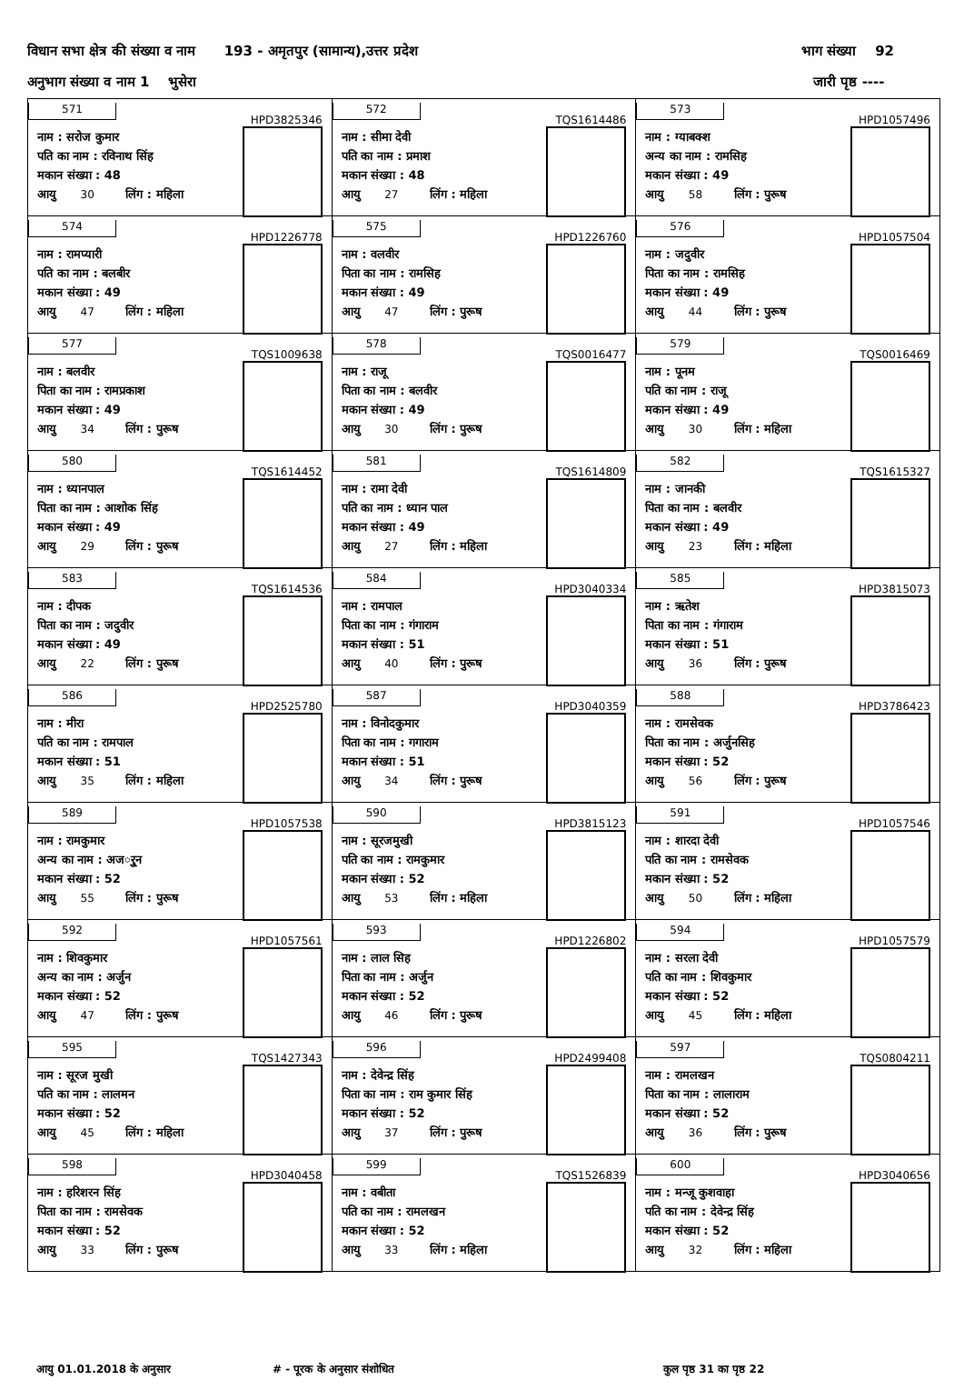विधान सभा क्षेत्र की संख्या व नाम 193 - अमृतपुर (सामान्य),उत्तर प्रदेश भाग संख्या 92
अनुभाग संख्या व नाम 1 भुसेरा जारी पृष्ठ ----
| 571 HPD3825346 नाम : सरोज कुमार पति का नाम : रविनाथ सिंह मकान संख्या : 48 आयु 30 लिंग : महिला | 572 TQS1614486 नाम : सीमा देवी पति का नाम : प्रमाश मकान संख्या : 48 आयु 27 लिंग : महिला | 573 HPD1057496 नाम : ग्याबक्श अन्य का नाम : रामसिह मकान संख्या : 49 आयु 58 लिंग : पुरूष |
| 574 HPD1226778 नाम : रामप्यारी पति का नाम : बलबीर मकान संख्या : 49 आयु 47 लिंग : महिला | 575 HPD1226760 नाम : वलवीर पिता का नाम : रामसिह मकान संख्या : 49 आयु 47 लिंग : पुरूष | 576 HPD1057504 नाम : जदुवीर पिता का नाम : रामसिह मकान संख्या : 49 आयु 44 लिंग : पुरूष |
| 577 TQS1009638 नाम : बलवीर पिता का नाम : रामप्रकाश मकान संख्या : 49 आयु 34 लिंग : पुरूष | 578 TQS0016477 नाम : राजू पिता का नाम : बलवीर मकान संख्या : 49 आयु 30 लिंग : पुरूष | 579 TQS0016469 नाम : पूनम पति का नाम : राजू मकान संख्या : 49 आयु 30 लिंग : महिला |
| 580 TQS1614452 नाम : ध्यानपाल पिता का नाम : आशोक सिंह मकान संख्या : 49 आयु 29 लिंग : पुरूष | 581 TQS1614809 नाम : रामा देवी पति का नाम : ध्यान पाल मकान संख्या : 49 आयु 27 लिंग : महिला | 582 TQS1615327 नाम : जानकी पिता का नाम : बलवीर मकान संख्या : 49 आयु 23 लिंग : महिला |
| 583 TQS1614536 नाम : दीपक पिता का नाम : जदुवीर मकान संख्या : 49 आयु 22 लिंग : पुरूष | 584 HPD3040334 नाम : रामपाल पिता का नाम : गंगाराम मकान संख्या : 51 आयु 40 लिंग : पुरूष | 585 HPD3815073 नाम : ऋतेश पिता का नाम : गंगाराम मकान संख्या : 51 आयु 36 लिंग : पुरूष |
| 586 HPD2525780 नाम : मीरा पति का नाम : रामपाल मकान संख्या : 51 आयु 35 लिंग : महिला | 587 HPD3040359 नाम : विनोदकुमार पिता का नाम : गगाराम मकान संख्या : 51 आयु 34 लिंग : पुरूष | 588 HPD3786423 नाम : रामसेवक पिता का नाम : अर्जुनसिह मकान संख्या : 52 आयु 56 लिंग : पुरूष |
| 589 HPD1057538 नाम : रामकुमार अन्य का नाम : अजर्ुन मकान संख्या : 52 आयु 55 लिंग : पुरूष | 590 HPD3815123 नाम : सूरजमुखी पति का नाम : रामकुमार मकान संख्या : 52 आयु 53 लिंग : महिला | 591 HPD1057546 नाम : शारदा देवी पति का नाम : रामसेवक मकान संख्या : 52 आयु 50 लिंग : महिला |
| 592 HPD1057561 नाम : शिवकुमार अन्य का नाम : अर्जुन मकान संख्या : 52 आयु 47 लिंग : पुरूष | 593 HPD1226802 नाम : लाल सिह पिता का नाम : अर्जुन मकान संख्या : 52 आयु 46 लिंग : पुरूष | 594 HPD1057579 नाम : सरला देवी पति का नाम : शिवकुमार मकान संख्या : 52 आयु 45 लिंग : महिला |
| 595 TQS1427343 नाम : सूरज मुखी पति का नाम : लालमन मकान संख्या : 52 आयु 45 लिंग : महिला | 596 HPD2499408 नाम : देवेन्द्र सिंह पिता का नाम : राम कुमार सिंह मकान संख्या : 52 आयु 37 लिंग : पुरूष | 597 TQS0804211 नाम : रामलखन पिता का नाम : लालाराम मकान संख्या : 52 आयु 36 लिंग : पुरूष |
| 598 HPD3040458 नाम : हरिशरन सिंह पिता का नाम : रामसेवक मकान संख्या : 52 आयु 33 लिंग : पुरूष | 599 TQS1526839 नाम : वबीता पति का नाम : रामलखन मकान संख्या : 52 आयु 33 लिंग : महिला | 600 HPD3040656 नाम : मन्जू कुशवाहा पति का नाम : देवेन्द्र सिंह मकान संख्या : 52 आयु 32 लिंग : महिला |
आयु 01.01.2018 के अनुसार # - पूरक के अनुसार संशोधित कुल पृष्ठ 31 का पृष्ठ 22